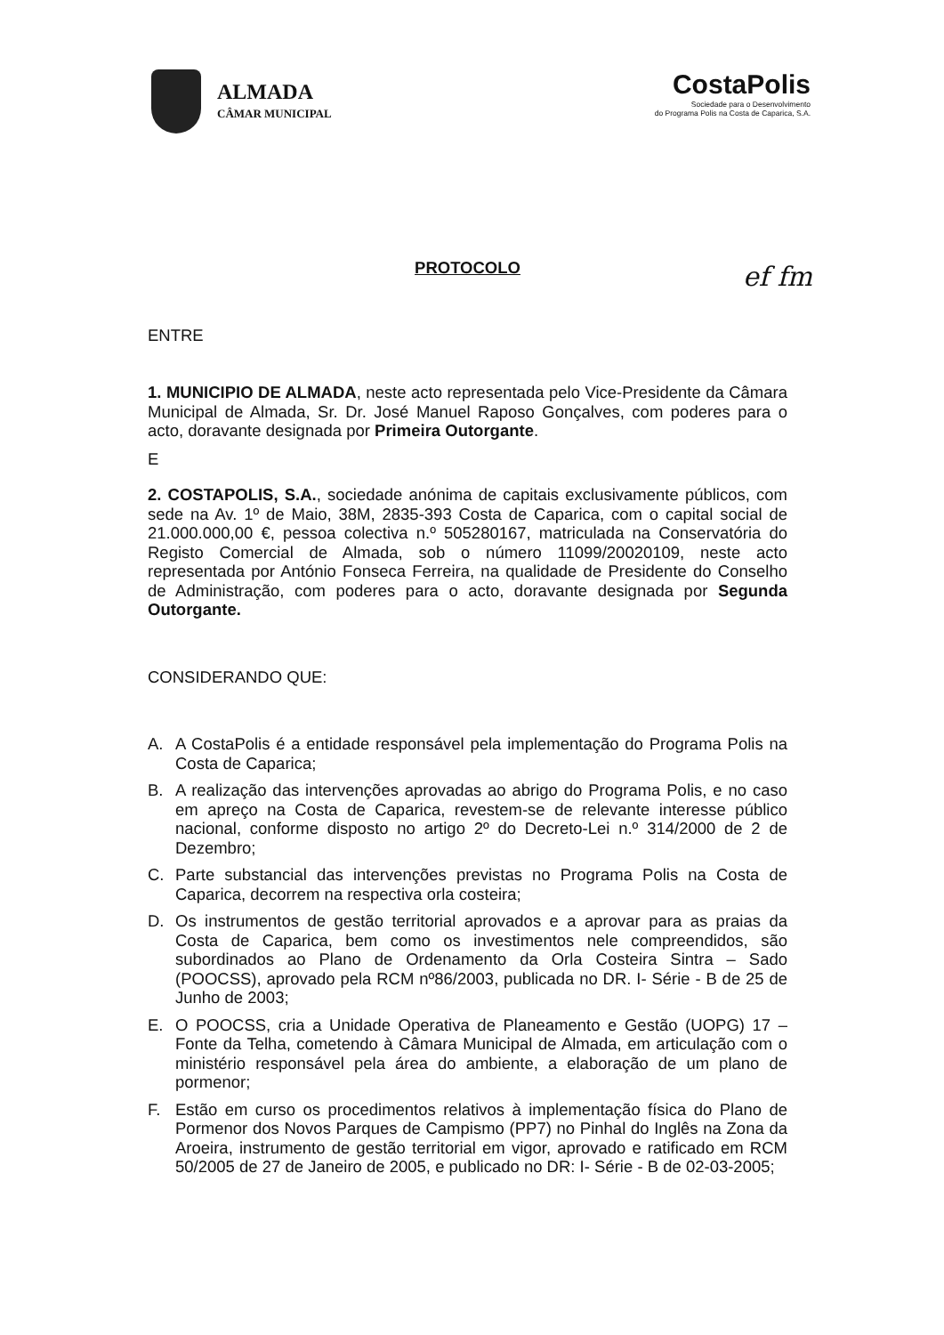ALMADA
CÂMAR MUNICIPAL
CostaPolis
Sociedade para o Desenvolvimento
do Programa Polis na Costa de Caparica, S.A.
ef fm
PROTOCOLO
ENTRE
1. MUNICIPIO DE ALMADA, neste acto representada pelo Vice-Presidente da Câmara Municipal de Almada, Sr. Dr. José Manuel Raposo Gonçalves, com poderes para o acto, doravante designada por Primeira Outorgante.
E
2. COSTAPOLIS, S.A., sociedade anónima de capitais exclusivamente públicos, com sede na Av. 1º de Maio, 38M, 2835-393 Costa de Caparica, com o capital social de 21.000.000,00 €, pessoa colectiva n.º 505280167, matriculada na Conservatória do Registo Comercial de Almada, sob o número 11099/20020109, neste acto representada por António Fonseca Ferreira, na qualidade de Presidente do Conselho de Administração, com poderes para o acto, doravante designada por Segunda Outorgante.
CONSIDERANDO QUE:
A. A CostaPolis é a entidade responsável pela implementação do Programa Polis na Costa de Caparica;
B. A realização das intervenções aprovadas ao abrigo do Programa Polis, e no caso em apreço na Costa de Caparica, revestem-se de relevante interesse público nacional, conforme disposto no artigo 2º do Decreto-Lei n.º 314/2000 de 2 de Dezembro;
C. Parte substancial das intervenções previstas no Programa Polis na Costa de Caparica, decorrem na respectiva orla costeira;
D. Os instrumentos de gestão territorial aprovados e a aprovar para as praias da Costa de Caparica, bem como os investimentos nele compreendidos, são subordinados ao Plano de Ordenamento da Orla Costeira Sintra – Sado (POOCSS), aprovado pela RCM nº86/2003, publicada no DR. I- Série - B de 25 de Junho de 2003;
E. O POOCSS, cria a Unidade Operativa de Planeamento e Gestão (UOPG) 17 – Fonte da Telha, cometendo à Câmara Municipal de Almada, em articulação com o ministério responsável pela área do ambiente, a elaboração de um plano de pormenor;
F. Estão em curso os procedimentos relativos à implementação física do Plano de Pormenor dos Novos Parques de Campismo (PP7) no Pinhal do Inglês na Zona da Aroeira, instrumento de gestão territorial em vigor, aprovado e ratificado em RCM 50/2005 de 27 de Janeiro de 2005, e publicado no DR: I- Série - B de 02-03-2005;